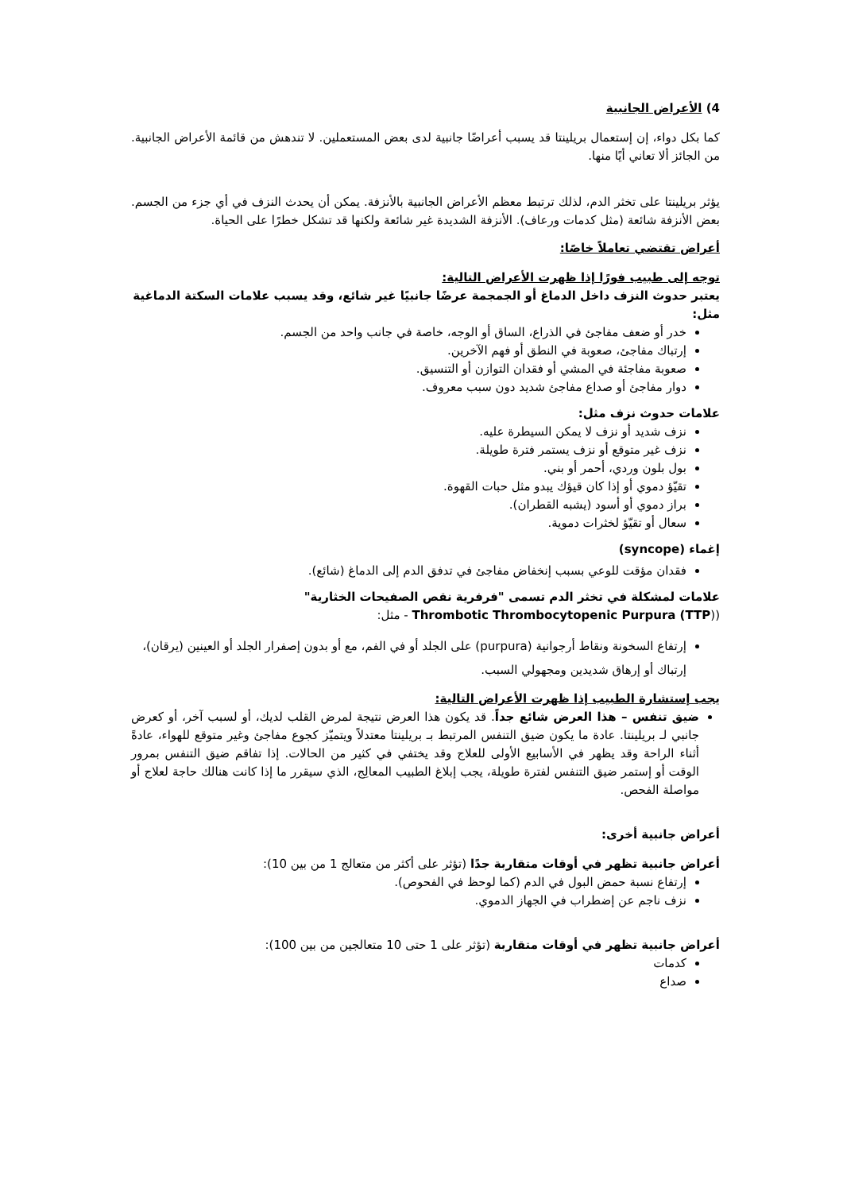4) الأعراض الجانبية
كما بكل دواء، إن إستعمال بريلينتا قد يسبب أعراضًا جانبية لدى بعض المستعملين. لا تندهش من قائمة الأعراض الجانبية. من الجائز ألا تعاني أيًا منها.
يؤثر بريلينتا على تخثر الدم، لذلك ترتبط معظم الأعراض الجانبية بالأنزفة. يمكن أن يحدث النزف في أي جزء من الجسم. بعض الأنزفة شائعة (مثل كدمات ورعاف). الأنزفة الشديدة غير شائعة ولكنها قد تشكل خطرًا على الحياة.
أعراض تقتضي تعاملاً خاصًا:
توجه إلى طبيب فورًا إذا ظهرت الأعراض التالية:
يعتبر حدوث النزف داخل الدماغ أو الجمجمة عرضًا جانبيًا غير شائع، وقد يسبب علامات السكتة الدماغية مثل:
خدر أو ضعف مفاجئ في الذراع، الساق أو الوجه، خاصة في جانب واحد من الجسم.
إرتباك مفاجئ، صعوبة في النطق أو فهم الآخرين.
صعوبة مفاجئة في المشي أو فقدان التوازن أو التنسيق.
دوار مفاجئ أو صداع مفاجئ شديد دون سبب معروف.
علامات حدوث نزف مثل:
نزف شديد أو نزف لا يمكن السيطرة عليه.
نزف غير متوقع أو نزف يستمر فترة طويلة.
بول بلون وردي، أحمر أو بني.
تقيّؤ دموي أو إذا كان قيؤك يبدو مثل حبات القهوة.
براز دموي أو أسود (يشبه القطران).
سعال أو تقيّؤ لخثرات دموية.
إغماء (syncope)
فقدان مؤقت للوعي بسبب إنخفاض مفاجئ في تدفق الدم إلى الدماغ (شائع).
علامات لمشكلة في تخثر الدم تسمى "فرفرية نقص الصفيحات الخثارية"
(Thrombotic Thrombocytopenic Purpura (TTP) - مثل:
إرتفاع السخونة ونقاط أرجوانية (purpura) على الجلد أو في الفم، مع أو بدون إصفرار الجلد أو العينين (يرقان)، إرتباك أو إرهاق شديدين ومجهولي السبب.
يجب إستشارة الطبيب إذا ظهرت الأعراض التالية:
ضيق تنفس – هذا العرض شائع جداً. قد يكون هذا العرض نتيجة لمرض القلب لديك، أو لسبب آخر، أو كعرض جانبي لـ بريلينتا. عادة ما يكون ضيق التنفس المرتبط بـ بريلينتا معتدلاً ويتميّز كجوع مفاجئ وغير متوقع للهواء، عادةً أثناء الراحة وقد يظهر في الأسابيع الأولى للعلاج وقد يختفي في كثير من الحالات. إذا تفاقم ضيق التنفس بمرور الوقت أو إستمر ضيق التنفس لفترة طويلة، يجب إبلاغ الطبيب المعالِج، الذي سيقرر ما إذا كانت هنالك حاجة لعلاج أو مواصلة الفحص.
أعراض جانبية أخرى:
أعراض جانبية تظهر في أوقات متقاربة جدًا (تؤثر على أكثر من متعالج 1 من بين 10):
إرتفاع نسبة حمض البول في الدم (كما لوحظ في الفحوص).
نزف ناجم عن إضطراب في الجهاز الدموي.
أعراض جانبية تظهر في أوقات متقاربة (تؤثر على 1 حتى 10 متعالجين من بين 100):
كدمات
صداع